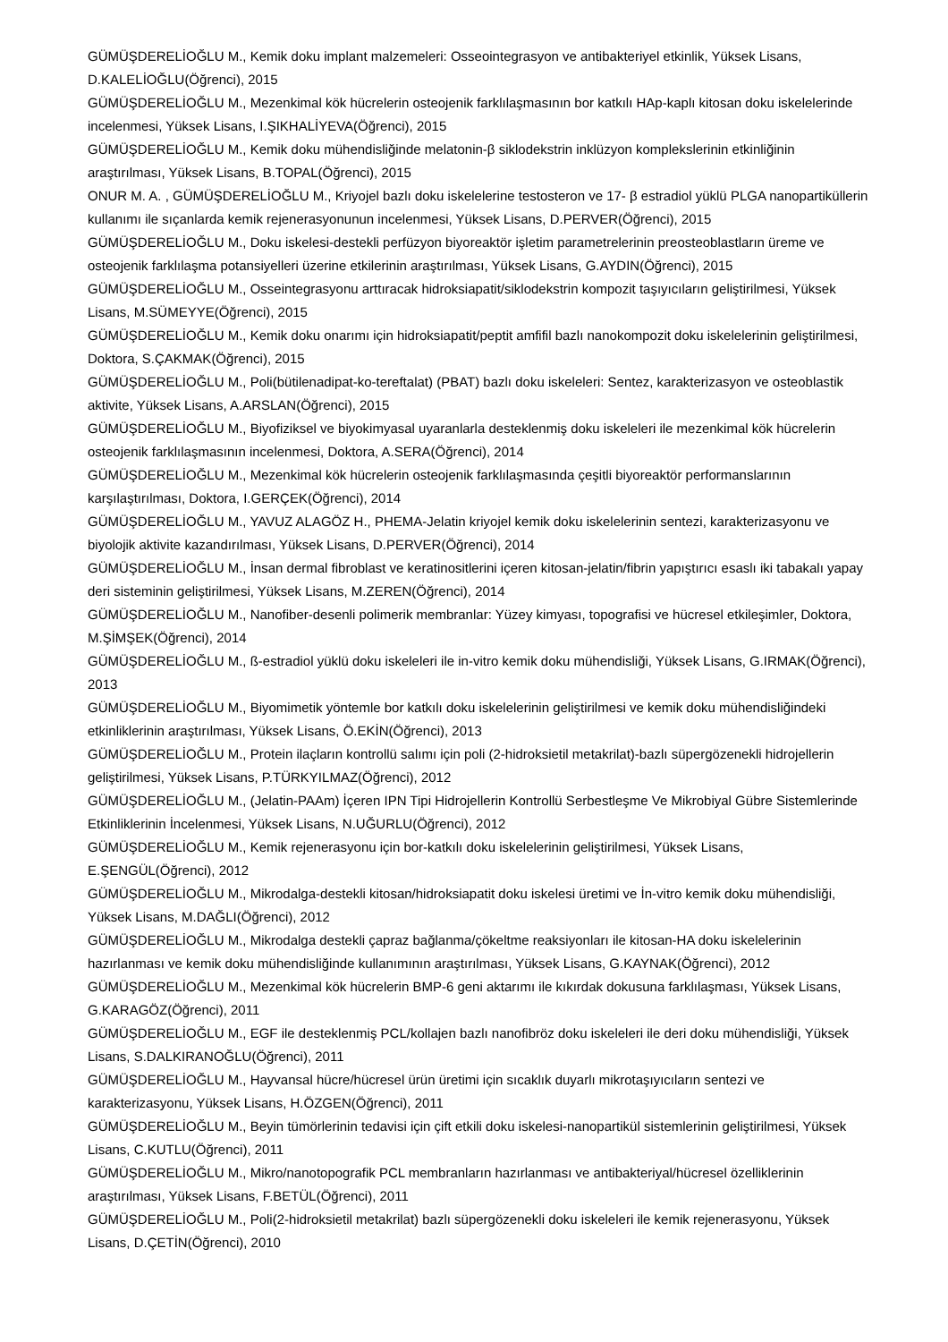GÜMÜŞDERELİOĞLU M., Kemik doku implant malzemeleri: Osseointegrasyon ve antibakteriyel etkinlik, Yüksek Lisans, D.KALELİOĞLU(Öğrenci), 2015
GÜMÜŞDERELİOĞLU M., Mezenkimal kök hücrelerin osteojenik farklılaşmasının bor katkılı HAp-kaplı kitosan doku iskelelerinde incelenmesi, Yüksek Lisans, I.ŞIKHALİYEVA(Öğrenci), 2015
GÜMÜŞDERELİOĞLU M., Kemik doku mühendisliğinde melatonin-β siklodekstrin inklüzyon komplekslerinin etkinliğinin araştırılması, Yüksek Lisans, B.TOPAL(Öğrenci), 2015
ONUR M. A. , GÜMÜŞDERELİOĞLU M., Kriyojel bazlı doku iskelelerine testosteron ve 17- β estradiol yüklü PLGA nanopartiküllerin kullanımı ile sıçanlarda kemik rejenerasyonunun incelenmesi, Yüksek Lisans, D.PERVER(Öğrenci), 2015
GÜMÜŞDERELİOĞLU M., Doku iskelesi-destekli perfüzyon biyoreaktör işletim parametrelerinin preosteoblastların üreme ve osteojenik farklılaşma potansiyelleri üzerine etkilerinin araştırılması, Yüksek Lisans, G.AYDIN(Öğrenci), 2015
GÜMÜŞDERELİOĞLU M., Osseintegrasyonu arttıracak hidroksiapatit/siklodekstrin kompozit taşıyıcıların geliştirilmesi, Yüksek Lisans, M.SÜMEYYE(Öğrenci), 2015
GÜMÜŞDERELİOĞLU M., Kemik doku onarımı için hidroksiapatit/peptit amfifil bazlı nanokompozit doku iskelelerinin geliştirilmesi, Doktora, S.ÇAKMAK(Öğrenci), 2015
GÜMÜŞDERELİOĞLU M., Poli(bütilenadipat-ko-tereftalat) (PBAT) bazlı doku iskeleleri: Sentez, karakterizasyon ve osteoblastik aktivite, Yüksek Lisans, A.ARSLAN(Öğrenci), 2015
GÜMÜŞDERELİOĞLU M., Biyofiziksel ve biyokimyasal uyaranlarla desteklenmiş doku iskeleleri ile mezenkimal kök hücrelerin osteojenik farklılaşmasının incelenmesi, Doktora, A.SERA(Öğrenci), 2014
GÜMÜŞDERELİOĞLU M., Mezenkimal kök hücrelerin osteojenik farklılaşmasında çeşitli biyoreaktör performanslarının karşılaştırılması, Doktora, I.GERÇEK(Öğrenci), 2014
GÜMÜŞDERELİOĞLU M., YAVUZ ALAGÖZ H., PHEMA-Jelatin kriyojel kemik doku iskelelerinin sentezi, karakterizasyonu ve biyolojik aktivite kazandırılması, Yüksek Lisans, D.PERVER(Öğrenci), 2014
GÜMÜŞDERELİOĞLU M., İnsan dermal fibroblast ve keratinositlerini içeren kitosan-jelatin/fibrin yapıştırıcı esaslı iki tabakalı yapay deri sisteminin geliştirilmesi, Yüksek Lisans, M.ZEREN(Öğrenci), 2014
GÜMÜŞDERELİOĞLU M., Nanofiber-desenli polimerik membranlar: Yüzey kimyası, topografisi ve hücresel etkileşimler, Doktora, M.ŞİMŞEK(Öğrenci), 2014
GÜMÜŞDERELİOĞLU M., ß-estradiol yüklü doku iskeleleri ile in-vitro kemik doku mühendisliği, Yüksek Lisans, G.IRMAK(Öğrenci), 2013
GÜMÜŞDERELİOĞLU M., Biyomimetik yöntemle bor katkılı doku iskelelerinin geliştirilmesi ve kemik doku mühendisliğindeki etkinliklerinin araştırılması, Yüksek Lisans, Ö.EKİN(Öğrenci), 2013
GÜMÜŞDERELİOĞLU M., Protein ilaçların kontrollü salımı için poli (2-hidroksietil metakrilat)-bazlı süpergözenekli hidrojellerin geliştirilmesi, Yüksek Lisans, P.TÜRKYILMAZ(Öğrenci), 2012
GÜMÜŞDERELİOĞLU M., (Jelatin-PAAm) İçeren IPN Tipi Hidrojellerin Kontrollü Serbestleşme Ve Mikrobiyal Gübre Sistemlerinde Etkinliklerinin İncelenmesi, Yüksek Lisans, N.UĞURLU(Öğrenci), 2012
GÜMÜŞDERELİOĞLU M., Kemik rejenerasyonu için bor-katkılı doku iskelelerinin geliştirilmesi, Yüksek Lisans, E.ŞENGÜL(Öğrenci), 2012
GÜMÜŞDERELİOĞLU M., Mikrodalga-destekli kitosan/hidroksiapatit doku iskelesi üretimi ve İn-vitro kemik doku mühendisliği, Yüksek Lisans, M.DAĞLI(Öğrenci), 2012
GÜMÜŞDERELİOĞLU M., Mikrodalga destekli çapraz bağlanma/çökeltme reaksiyonları ile kitosan-HA doku iskelelerinin hazırlanması ve kemik doku mühendisliğinde kullanımının araştırılması, Yüksek Lisans, G.KAYNAK(Öğrenci), 2012
GÜMÜŞDERELİOĞLU M., Mezenkimal kök hücrelerin BMP-6 geni aktarımı ile kıkırdak dokusuna farklılaşması, Yüksek Lisans, G.KARAGÖZ(Öğrenci), 2011
GÜMÜŞDERELİOĞLU M., EGF ile desteklenmiş PCL/kollajen bazlı nanofibröz doku iskeleleri ile deri doku mühendisliği, Yüksek Lisans, S.DALKIRANOĞLU(Öğrenci), 2011
GÜMÜŞDERELİOĞLU M., Hayvansal hücre/hücresel ürün üretimi için sıcaklık duyarlı mikrotaşıyıcıların sentezi ve karakterizasyonu, Yüksek Lisans, H.ÖZGEN(Öğrenci), 2011
GÜMÜŞDERELİOĞLU M., Beyin tümörlerinin tedavisi için çift etkili doku iskelesi-nanopartikül sistemlerinin geliştirilmesi, Yüksek Lisans, C.KUTLU(Öğrenci), 2011
GÜMÜŞDERELİOĞLU M., Mikro/nanotopografik PCL membranların hazırlanması ve antibakteriyal/hücresel özelliklerinin araştırılması, Yüksek Lisans, F.BETÜL(Öğrenci), 2011
GÜMÜŞDERELİOĞLU M., Poli(2-hidroksietil metakrilat) bazlı süpergözenekli doku iskeleleri ile kemik rejenerasyonu, Yüksek Lisans, D.ÇETİN(Öğrenci), 2010